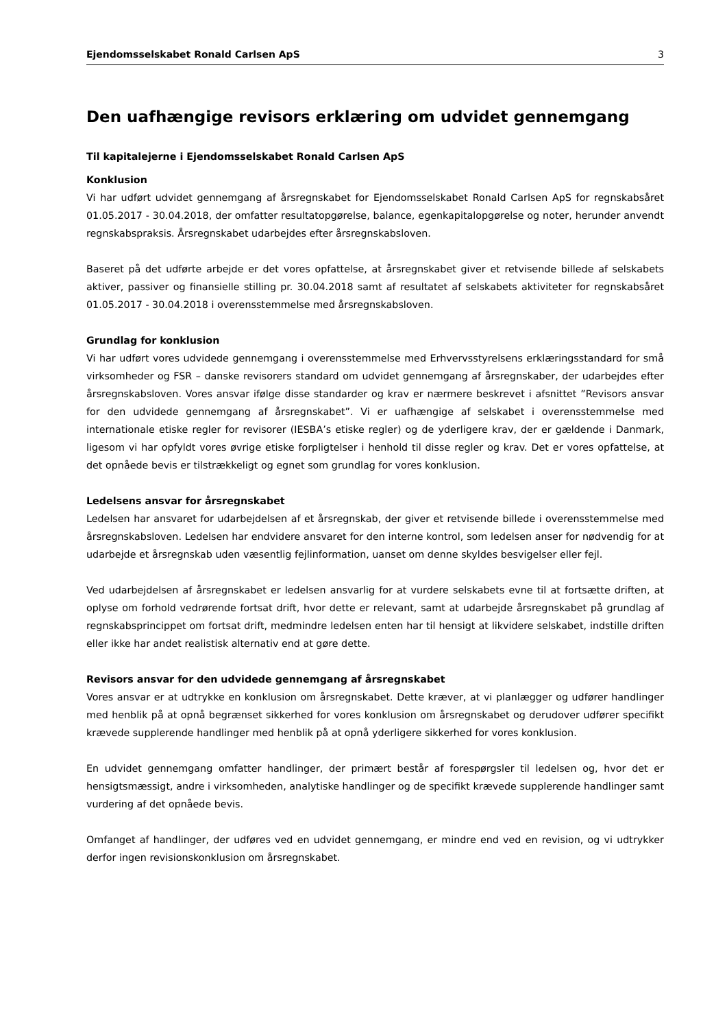Ejendomsselskabet Ronald Carlsen ApS 3
Den uafhængige revisors erklæring om udvidet gennemgang
Til kapitalejerne i Ejendomsselskabet Ronald Carlsen ApS
Konklusion
Vi har udført udvidet gennemgang af årsregnskabet for Ejendomsselskabet Ronald Carlsen ApS for regnskabsåret 01.05.2017 - 30.04.2018, der omfatter resultatopgørelse, balance, egenkapitalopgørelse og noter, herunder anvendt regnskabspraksis. Årsregnskabet udarbejdes efter årsregnskabsloven.
Baseret på det udførte arbejde er det vores opfattelse, at årsregnskabet giver et retvisende billede af selskabets aktiver, passiver og finansielle stilling pr. 30.04.2018 samt af resultatet af selskabets aktiviteter for regnskabsåret 01.05.2017 - 30.04.2018 i overensstemmelse med årsregnskabsloven.
Grundlag for konklusion
Vi har udført vores udvidede gennemgang i overensstemmelse med Erhvervsstyrelsens erklæringsstandard for små virksomheder og FSR – danske revisorers standard om udvidet gennemgang af årsregnskaber, der udarbejdes efter årsregnskabsloven. Vores ansvar ifølge disse standarder og krav er nærmere beskrevet i afsnittet ”Revisors ansvar for den udvidede gennemgang af årsregnskabet”. Vi er uafhængige af selskabet i overensstemmelse med internationale etiske regler for revisorer (IESBA’s etiske regler) og de yderligere krav, der er gældende i Danmark, ligesom vi har opfyldt vores øvrige etiske forpligtelser i henhold til disse regler og krav. Det er vores opfattelse, at det opnåede bevis er tilstrækkeligt og egnet som grundlag for vores konklusion.
Ledelsens ansvar for årsregnskabet
Ledelsen har ansvaret for udarbejdelsen af et årsregnskab, der giver et retvisende billede i overensstemmelse med årsregnskabsloven. Ledelsen har endvidere ansvaret for den interne kontrol, som ledelsen anser for nødvendig for at udarbejde et årsregnskab uden væsentlig fejlinformation, uanset om denne skyldes besvigelser eller fejl.
Ved udarbejdelsen af årsregnskabet er ledelsen ansvarlig for at vurdere selskabets evne til at fortsætte driften, at oplyse om forhold vedrørende fortsat drift, hvor dette er relevant, samt at udarbejde årsregnskabet på grundlag af regnskabsprincippet om fortsat drift, medmindre ledelsen enten har til hensigt at likvidere selskabet, indstille driften eller ikke har andet realistisk alternativ end at gøre dette.
Revisors ansvar for den udvidede gennemgang af årsregnskabet
Vores ansvar er at udtrykke en konklusion om årsregnskabet. Dette kræver, at vi planlægger og udfører handlinger med henblik på at opnå begrænset sikkerhed for vores konklusion om årsregnskabet og derudover udfører specifikt krævede supplerende handlinger med henblik på at opnå yderligere sikkerhed for vores konklusion.
En udvidet gennemgang omfatter handlinger, der primært består af forespørgsler til ledelsen og, hvor det er hensigtsmæssigt, andre i virksomheden, analytiske handlinger og de specifikt krævede supplerende handlinger samt vurdering af det opnåede bevis.
Omfanget af handlinger, der udføres ved en udvidet gennemgang, er mindre end ved en revision, og vi udtrykker derfor ingen revisionskonklusion om årsregnskabet.